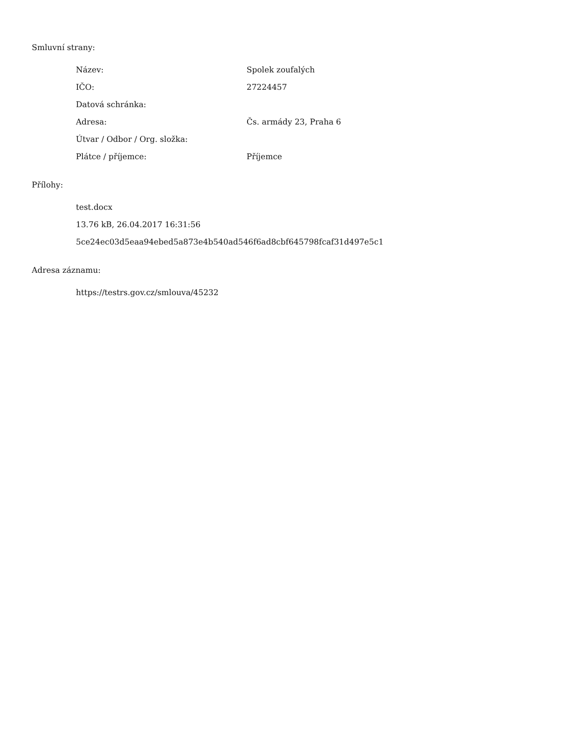Smluvní strany:
| Název: | Spolek zoufalých |
| IČO: | 27224457 |
| Datová schránka: | |
| Adresa: | Čs. armády 23, Praha 6 |
| Útvar / Odbor / Org. složka: | |
| Plátce / příjemce: | Příjemce |
Přílohy:
test.docx
13.76 kB, 26.04.2017 16:31:56
5ce24ec03d5eaa94ebed5a873e4b540ad546f6ad8cbf645798fcaf31d497e5c1
Adresa záznamu:
https://testrs.gov.cz/smlouva/45232